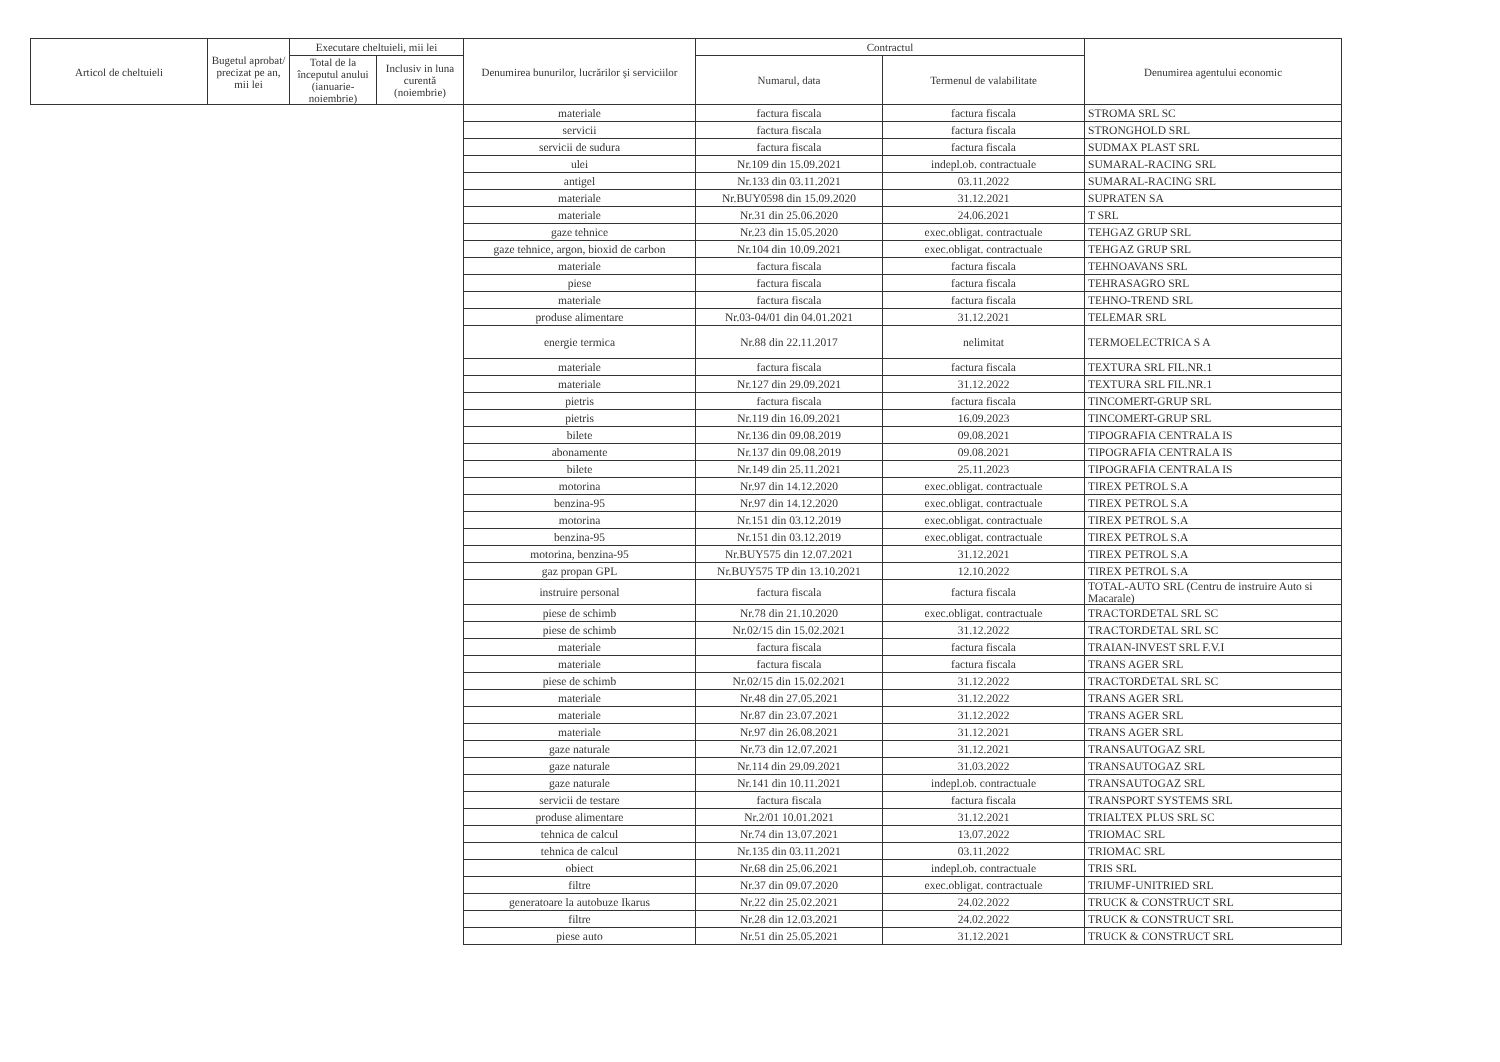| Articol de cheltuieli | Bugetul aprobat/ precizat pe an, mii lei | Executare cheltuieli, mii lei | | Denumirea bunurilor, lucrărilor şi serviciilor | Contractul | | Denumirea agentului economic |
| --- | --- | --- | --- | --- | --- | --- | --- |
| | | Total de la începutul anului (ianuarie-noiembrie) | Inclusiv in luna curentă (noiembrie) | | Numarul, data | Termenul de valabilitate | |
| | | | | materiale | factura fiscala | factura fiscala | STROMA SRL SC |
| | | | | servicii | factura fiscala | factura fiscala | STRONGHOLD SRL |
| | | | | servicii de sudura | factura fiscala | factura fiscala | SUDMAX PLAST SRL |
| | | | | ulei | Nr.109 din 15.09.2021 | indepl.ob. contractuale | SUMARAL-RACING SRL |
| | | | | antigel | Nr.133 din 03.11.2021 | 03.11.2022 | SUMARAL-RACING SRL |
| | | | | materiale | Nr.BUY0598 din 15.09.2020 | 31.12.2021 | SUPRATEN SA |
| | | | | materiale | Nr.31 din 25.06.2020 | 24.06.2021 | T SRL |
| | | | | gaze tehnice | Nr.23 din 15.05.2020 | exec.obligat. contractuale | TEHGAZ GRUP SRL |
| | | | | gaze tehnice, argon, bioxid de carbon | Nr.104 din 10.09.2021 | exec.obligat. contractuale | TEHGAZ GRUP SRL |
| | | | | materiale | factura fiscala | factura fiscala | TEHNOAVANS SRL |
| | | | | piese | factura fiscala | factura fiscala | TEHRASAGRO SRL |
| | | | | materiale | factura fiscala | factura fiscala | TEHNO-TREND SRL |
| | | | | produse alimentare | Nr.03-04/01 din 04.01.2021 | 31.12.2021 | TELEMAR SRL |
| | | | | energie termica | Nr.88 din 22.11.2017 | nelimitat | TERMOELECTRICA S A |
| | | | | materiale | factura fiscala | factura fiscala | TEXTURA SRL FIL.NR.1 |
| | | | | materiale | Nr.127 din 29.09.2021 | 31.12.2022 | TEXTURA SRL FIL.NR.1 |
| | | | | pietris | factura fiscala | factura fiscala | TINCOMERT-GRUP SRL |
| | | | | pietris | Nr.119 din 16.09.2021 | 16.09.2023 | TINCOMERT-GRUP SRL |
| | | | | bilete | Nr.136 din 09.08.2019 | 09.08.2021 | TIPOGRAFIA CENTRALA IS |
| | | | | abonamente | Nr.137 din 09.08.2019 | 09.08.2021 | TIPOGRAFIA CENTRALA IS |
| | | | | bilete | Nr.149 din 25.11.2021 | 25.11.2023 | TIPOGRAFIA CENTRALA IS |
| | | | | motorina | Nr.97 din 14.12.2020 | exec.obligat. contractuale | TIREX PETROL S.A |
| | | | | benzina-95 | Nr.97 din 14.12.2020 | exec.obligat. contractuale | TIREX PETROL S.A |
| | | | | motorina | Nr.151 din 03.12.2019 | exec.obligat. contractuale | TIREX PETROL S.A |
| | | | | benzina-95 | Nr.151 din 03.12.2019 | exec.obligat. contractuale | TIREX PETROL S.A |
| | | | | motorina, benzina-95 | Nr.BUY575 din 12.07.2021 | 31.12.2021 | TIREX PETROL S.A |
| | | | | gaz propan GPL | Nr.BUY575 TP din 13.10.2021 | 12.10.2022 | TIREX PETROL S.A |
| | | | | instruire personal | factura fiscala | factura fiscala | TOTAL-AUTO SRL (Centru de instruire Auto si Macarale) |
| | | | | piese de schimb | Nr.78 din 21.10.2020 | exec.obligat. contractuale | TRACTORDETAL SRL SC |
| | | | | piese de schimb | Nr.02/15 din 15.02.2021 | 31.12.2022 | TRACTORDETAL SRL SC |
| | | | | materiale | factura fiscala | factura fiscala | TRAIAN-INVEST SRL F.V.I |
| | | | | materiale | factura fiscala | factura fiscala | TRANS AGER SRL |
| | | | | piese de schimb | Nr.02/15 din 15.02.2021 | 31.12.2022 | TRACTORDETAL SRL SC |
| | | | | materiale | Nr.48 din 27.05.2021 | 31.12.2022 | TRANS AGER SRL |
| | | | | materiale | Nr.87 din 23.07.2021 | 31.12.2022 | TRANS AGER SRL |
| | | | | materiale | Nr.97 din 26.08.2021 | 31.12.2021 | TRANS AGER SRL |
| | | | | gaze naturale | Nr.73 din 12.07.2021 | 31.12.2021 | TRANSAUTOGAZ SRL |
| | | | | gaze naturale | Nr.114 din 29.09.2021 | 31.03.2022 | TRANSAUTOGAZ SRL |
| | | | | gaze naturale | Nr.141 din 10.11.2021 | indepl.ob. contractuale | TRANSAUTOGAZ SRL |
| | | | | servicii de testare | factura fiscala | factura fiscala | TRANSPORT SYSTEMS SRL |
| | | | | produse alimentare | Nr.2/01 10.01.2021 | 31.12.2021 | TRIALTEX PLUS SRL SC |
| | | | | tehnica de calcul | Nr.74 din 13.07.2021 | 13.07.2022 | TRIOMAC SRL |
| | | | | tehnica de calcul | Nr.135 din 03.11.2021 | 03.11.2022 | TRIOMAC SRL |
| | | | | obiect | Nr.68 din 25.06.2021 | indepl.ob. contractuale | TRIS SRL |
| | | | | filtre | Nr.37 din 09.07.2020 | exec.obligat. contractuale | TRIUMF-UNITRIED SRL |
| | | | | generatoare la autobuze Ikarus | Nr.22 din 25.02.2021 | 24.02.2022 | TRUCK & CONSTRUCT SRL |
| | | | | filtre | Nr.28 din 12.03.2021 | 24.02.2022 | TRUCK & CONSTRUCT SRL |
| | | | | piese auto | Nr.51 din 25.05.2021 | 31.12.2021 | TRUCK & CONSTRUCT SRL |